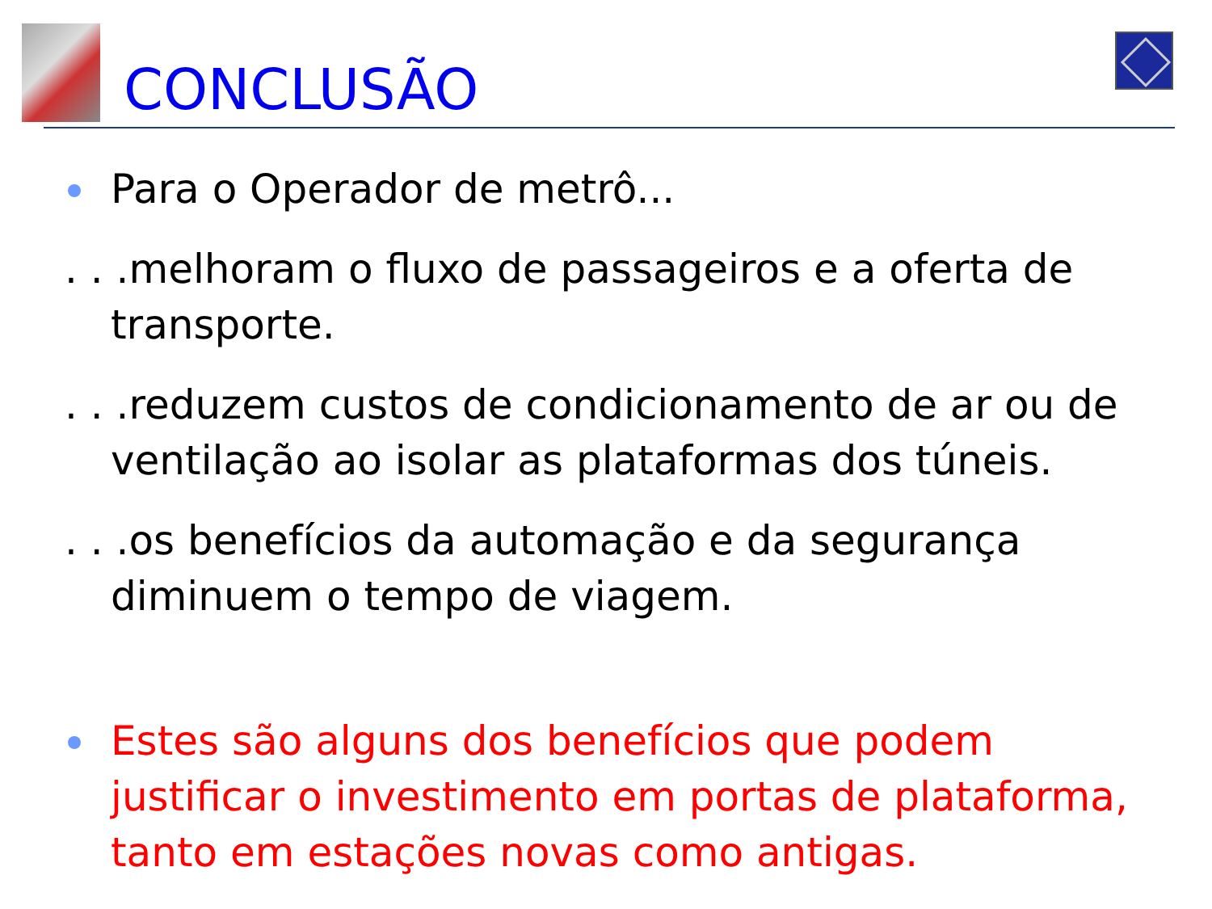CONCLUSÃO
Para o Operador de metrô...
. . .melhoram o fluxo de passageiros e a oferta de transporte.
. . .reduzem custos de condicionamento de ar ou de ventilação ao isolar as plataformas dos túneis.
. . .os benefícios da automação e da segurança diminuem o tempo de viagem.
Estes são alguns dos benefícios que podem justificar o investimento em portas de plataforma, tanto em estações novas como antigas.